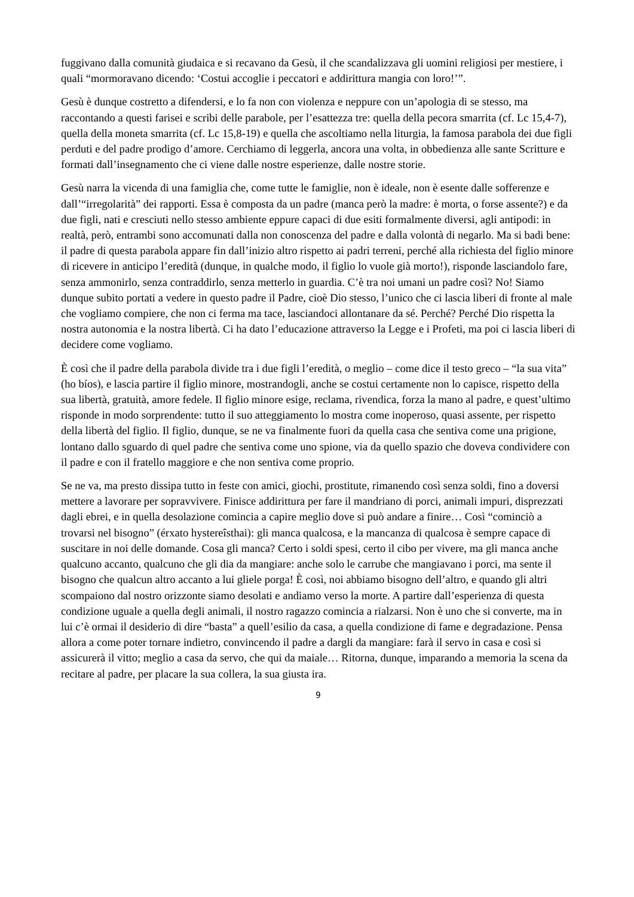fuggivano dalla comunità giudaica e si recavano da Gesù, il che scandalizzava gli uomini religiosi per mestiere, i quali “mormoravano dicendo: ‘Costui accoglie i peccatori e addirittura mangia con loro!’”.
Gesù è dunque costretto a difendersi, e lo fa non con violenza e neppure con un’apologia di se stesso, ma raccontando a questi farisei e scribi delle parabole, per l’esattezza tre: quella della pecora smarrita (cf. Lc 15,4-7), quella della moneta smarrita (cf. Lc 15,8-19) e quella che ascoltiamo nella liturgia, la famosa parabola dei due figli perduti e del padre prodigo d’amore. Cerchiamo di leggerla, ancora una volta, in obbedienza alle sante Scritture e formati dall’insegnamento che ci viene dalle nostre esperienze, dalle nostre storie.
Gesù narra la vicenda di una famiglia che, come tutte le famiglie, non è ideale, non è esente dalle sofferenze e dall’“irregolarità” dei rapporti. Essa è composta da un padre (manca però la madre: è morta, o forse assente?) e da due figli, nati e cresciuti nello stesso ambiente eppure capaci di due esiti formalmente diversi, agli antipodi: in realtà, però, entrambi sono accomunati dalla non conoscenza del padre e dalla volontà di negarlo. Ma si badi bene: il padre di questa parabola appare fin dall’inizio altro rispetto ai padri terreni, perché alla richiesta del figlio minore di ricevere in anticipo l’eredità (dunque, in qualche modo, il figlio lo vuole già morto!), risponde lasciandolo fare, senza ammonirlo, senza contraddirlo, senza metterlo in guardia. C’è tra noi umani un padre così? No! Siamo dunque subito portati a vedere in questo padre il Padre, cioè Dio stesso, l’unico che ci lascia liberi di fronte al male che vogliamo compiere, che non ci ferma ma tace, lasciandoci allontanare da sé. Perché? Perché Dio rispetta la nostra autonomia e la nostra libertà. Ci ha dato l’educazione attraverso la Legge e i Profeti, ma poi ci lascia liberi di decidere come vogliamo.
È così che il padre della parabola divide tra i due figli l’eredità, o meglio – come dice il testo greco – “la sua vita” (ho bíos), e lascia partire il figlio minore, mostrandogli, anche se costui certamente non lo capisce, rispetto della sua libertà, gratuità, amore fedele. Il figlio minore esige, reclama, rivendica, forza la mano al padre, e quest’ultimo risponde in modo sorprendente: tutto il suo atteggiamento lo mostra come inoperoso, quasi assente, per rispetto della libertà del figlio. Il figlio, dunque, se ne va finalmente fuori da quella casa che sentiva come una prigione, lontano dallo sguardo di quel padre che sentiva come uno spione, via da quello spazio che doveva condividere con il padre e con il fratello maggiore e che non sentiva come proprio.
Se ne va, ma presto dissipa tutto in feste con amici, giochi, prostitute, rimanendo così senza soldi, fino a doversi mettere a lavorare per sopravvivere. Finisce addirittura per fare il mandriano di porci, animali impuri, disprezzati dagli ebrei, e in quella desolazione comincia a capire meglio dove si può andare a finire… Così “cominciò a trovarsi nel bisogno” (érxato hystereîsthai): gli manca qualcosa, e la mancanza di qualcosa è sempre capace di suscitare in noi delle domande. Cosa gli manca? Certo i soldi spesi, certo il cibo per vivere, ma gli manca anche qualcuno accanto, qualcuno che gli dia da mangiare: anche solo le carrube che mangiavano i porci, ma sente il bisogno che qualcun altro accanto a lui gliele porga! È così, noi abbiamo bisogno dell’altro, e quando gli altri scompaiono dal nostro orizzonte siamo desolati e andiamo verso la morte. A partire dall’esperienza di questa condizione uguale a quella degli animali, il nostro ragazzo comincia a rialzarsi. Non è uno che si converte, ma in lui c’è ormai il desiderio di dire “basta” a quell’esilio da casa, a quella condizione di fame e degradazione. Pensa allora a come poter tornare indietro, convincendo il padre a dargli da mangiare: farà il servo in casa e così si assicurerà il vitto; meglio a casa da servo, che qui da maiale… Ritorna, dunque, imparando a memoria la scena da recitare al padre, per placare la sua collera, la sua giusta ira.
9